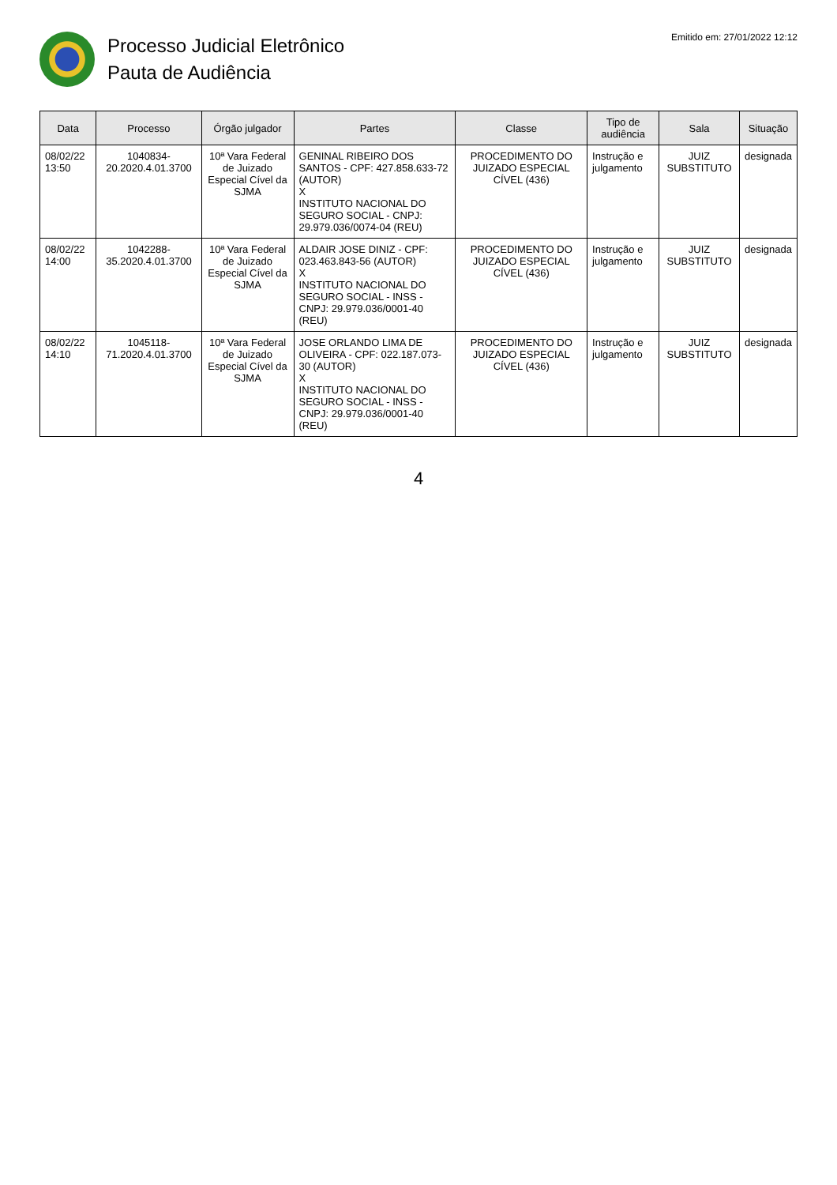Processo Judicial Eletrônico
Pauta de Audiência
Emitido em: 27/01/2022 12:12
| Data | Processo | Órgão julgador | Partes | Classe | Tipo de audiência | Sala | Situação |
| --- | --- | --- | --- | --- | --- | --- | --- |
| 08/02/22 13:50 | 1040834-20.2020.4.01.3700 | 10ª Vara Federal de Juizado Especial Cível da SJMA | GENINAL RIBEIRO DOS SANTOS - CPF: 427.858.633-72 (AUTOR) X INSTITUTO NACIONAL DO SEGURO SOCIAL - CNPJ: 29.979.036/0074-04 (REU) | PROCEDIMENTO DO JUIZADO ESPECIAL CÍVEL (436) | Instrução e julgamento | JUIZ SUBSTITUTO | designada |
| 08/02/22 14:00 | 1042288-35.2020.4.01.3700 | 10ª Vara Federal de Juizado Especial Cível da SJMA | ALDAIR JOSE DINIZ - CPF: 023.463.843-56 (AUTOR) X INSTITUTO NACIONAL DO SEGURO SOCIAL - INSS - CNPJ: 29.979.036/0001-40 (REU) | PROCEDIMENTO DO JUIZADO ESPECIAL CÍVEL (436) | Instrução e julgamento | JUIZ SUBSTITUTO | designada |
| 08/02/22 14:10 | 1045118-71.2020.4.01.3700 | 10ª Vara Federal de Juizado Especial Cível da SJMA | JOSE ORLANDO LIMA DE OLIVEIRA - CPF: 022.187.073-30 (AUTOR) X INSTITUTO NACIONAL DO SEGURO SOCIAL - INSS - CNPJ: 29.979.036/0001-40 (REU) | PROCEDIMENTO DO JUIZADO ESPECIAL CÍVEL (436) | Instrução e julgamento | JUIZ SUBSTITUTO | designada |
4